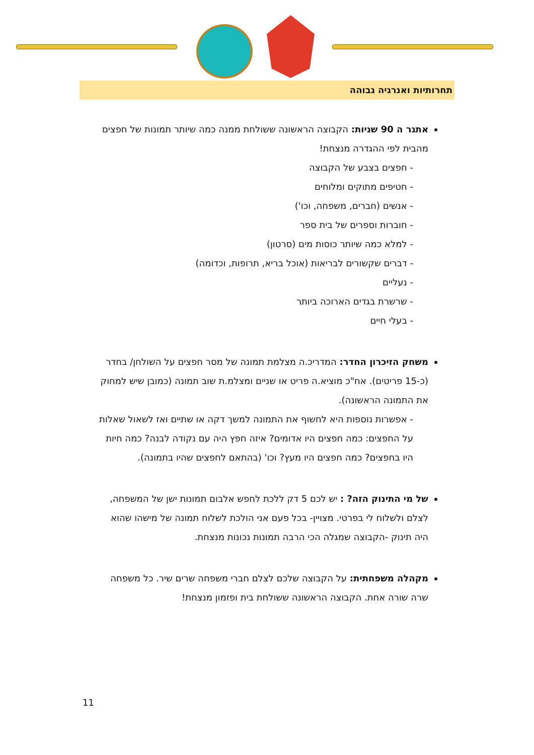תחרותיות ואנרגיה גבוהה
אתגר ה 90 שניות: הקבוצה הראשונה ששולחת ממנה כמה שיותר תמונות של חפצים מהבית לפי ההגדרה מנצחת!
- חפצים בצבע של הקבוצה
- חטיפים מתוקים ומלוחים
- אנשים (חברים, משפחה, וכו')
- חוברות וספרים של בית ספר
- למלא כמה שיותר כוסות מים (סרטון)
- דברים שקשורים לבריאות (אוכל בריא, תרופות, וכדומה)
- נעליים
- שרשרת בגדים הארוכה ביותר
- בעלי חיים
משחק הזיכרון החדר: המדריכ.ה מצלמת תמונה של מסר חפצים על השולחן/ בחדר (כ-15 פריטים). אח"כ מוציא.ה פריט או שניים ומצלמ.ת שוב תמונה (כמובן שיש למחוק את התמונה הראשונה).
- אפשרות נוספות היא לחשוף את התמונה למשך דקה או שתיים ואז לשאול שאלות על החפצים: כמה חפצים היו אדומים? איזה חפץ היה עם נקודה לבנה? כמה חיות היו בחפצים? כמה חפצים היו מעץ? וכו' (בהתאם לחפצים שהיו בתמונה).
של מי התינוק הזה? : יש לכם 5 דק ללכת לחפש אלבום תמונות ישן של המשפחה, לצלם ולשלוח לי בפרטי. מצויין- בכל פעם אני הולכת לשלוח תמונה של מישהו שהוא היה תינוק -הקבוצה שמגלה הכי הרבה תמונות נכונות מנצחת.
מקהלה משפחתית: על הקבוצה שלכם לצלם חברי משפחה שרים שיר. כל משפחה שרה שורה אחת. הקבוצה הראשונה ששולחת בית ופזמון מנצחת!
11